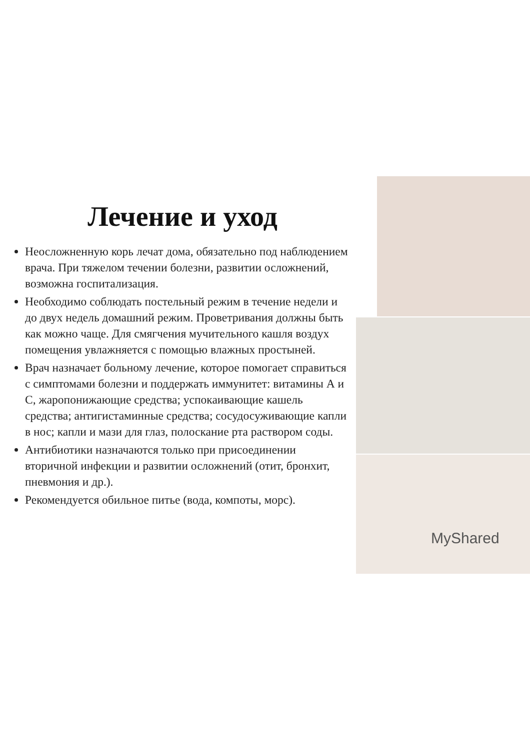Лечение и уход
Неосложненную корь лечат дома, обязательно под наблюдением врача. При тяжелом течении болезни, развитии осложнений, возможна госпитализация.
Необходимо соблюдать постельный режим в течение недели и до двух недель домашний режим. Проветривания должны быть как можно чаще. Для смягчения мучительного кашля воздух помещения увлажняется с помощью влажных простыней.
Врач назначает больному лечение, которое помогает справиться с симптомами болезни и поддержать иммунитет: витамины А и С, жаропонижающие средства; успокаивающие кашель средства; антигистаминные средства; сосудосуживающие капли в нос; капли и мази для глаз, полоскание рта раствором соды.
Антибиотики назначаются только при присоединении вторичной инфекции и развитии осложнений (отит, бронхит, пневмония и др.).
Рекомендуется обильное питье (вода, компоты, морс).
MyShared